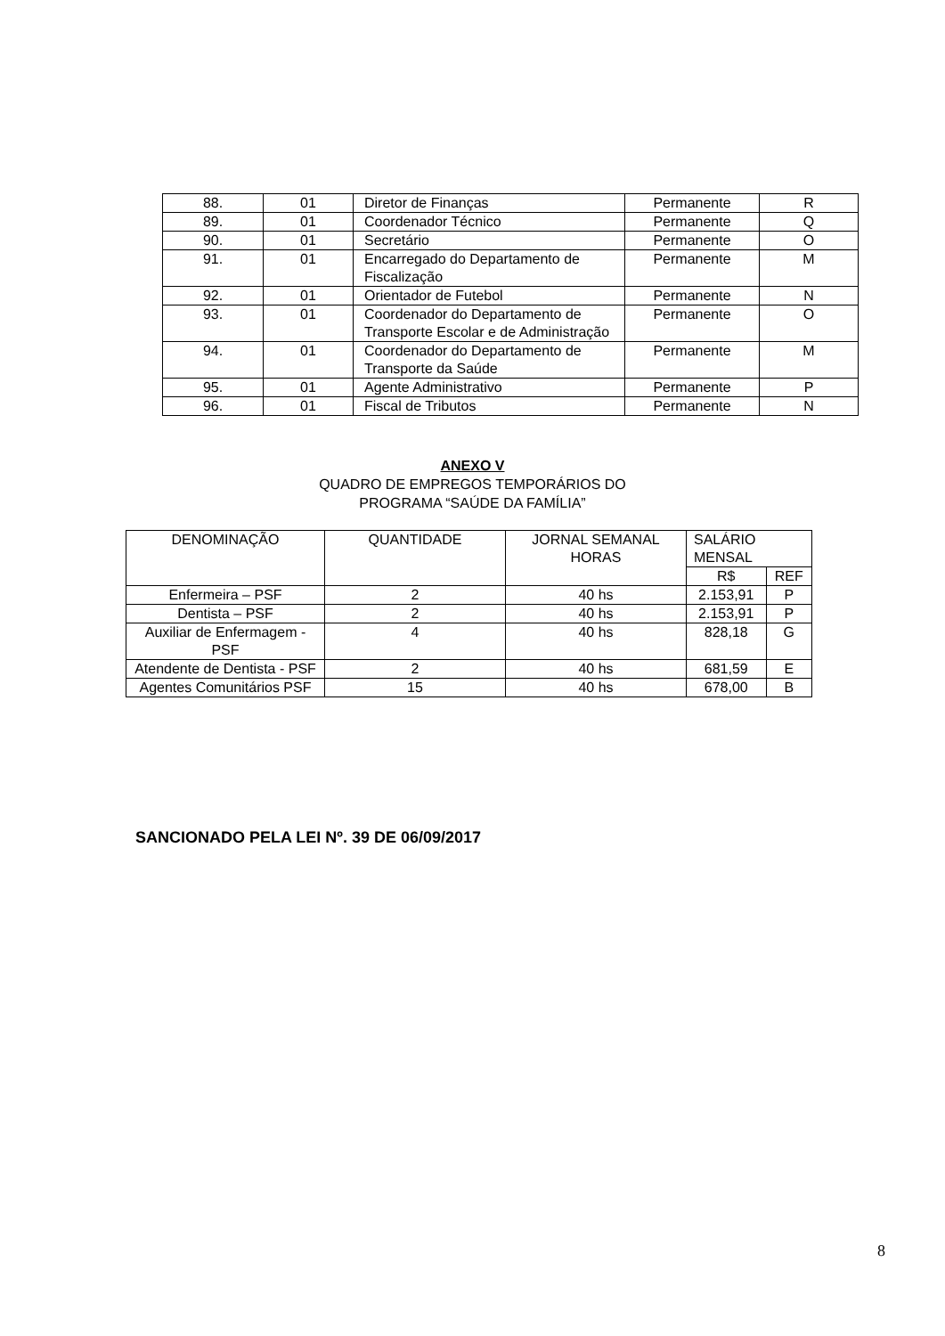| 88. | 01 | Diretor de Finanças | Permanente | R |
| 89. | 01 | Coordenador Técnico | Permanente | Q |
| 90. | 01 | Secretário | Permanente | O |
| 91. | 01 | Encarregado do Departamento de Fiscalização | Permanente | M |
| 92. | 01 | Orientador de Futebol | Permanente | N |
| 93. | 01 | Coordenador do Departamento de Transporte Escolar e de Administração | Permanente | O |
| 94. | 01 | Coordenador do Departamento de Transporte da Saúde | Permanente | M |
| 95. | 01 | Agente Administrativo | Permanente | P |
| 96. | 01 | Fiscal de Tributos | Permanente | N |
ANEXO V
QUADRO DE EMPREGOS TEMPORÁRIOS DO
PROGRAMA “SAÚDE DA FAMÍLIA”
| DENOMINAÇÃO | QUANTIDADE | JORNAL SEMANAL HORAS | SALÁRIO MENSAL | |
| --- | --- | --- | --- | --- |
| | | | R$ | REF |
| Enfermeira – PSF | 2 | 40 hs | 2.153,91 | P |
| Dentista – PSF | 2 | 40 hs | 2.153,91 | P |
| Auxiliar de Enfermagem - PSF | 4 | 40 hs | 828,18 | G |
| Atendente de Dentista - PSF | 2 | 40 hs | 681,59 | E |
| Agentes Comunitários PSF | 15 | 40 hs | 678,00 | B |
SANCIONADO PELA LEI Nº. 39 DE 06/09/2017
8